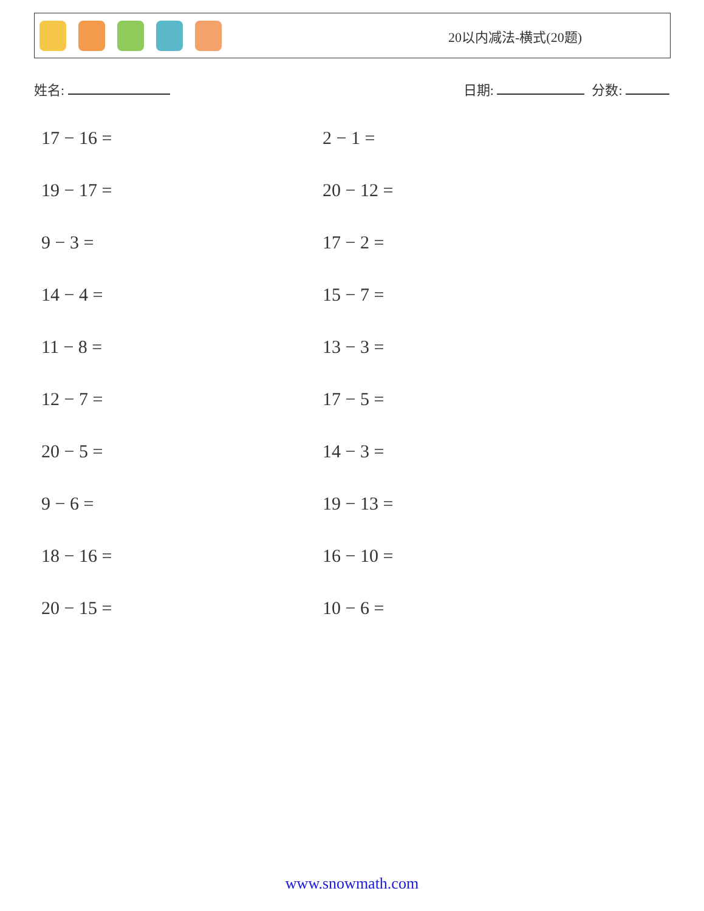20以内减法-横式(20题)
姓名: 日期: 分数:
17 − 16 =
2 − 1 =
19 − 17 =
20 − 12 =
9 − 3 =
17 − 2 =
14 − 4 =
15 − 7 =
11 − 8 =
13 − 3 =
12 − 7 =
17 − 5 =
20 − 5 =
14 − 3 =
9 − 6 =
19 − 13 =
18 − 16 =
16 − 10 =
20 − 15 =
10 − 6 =
www.snowmath.com